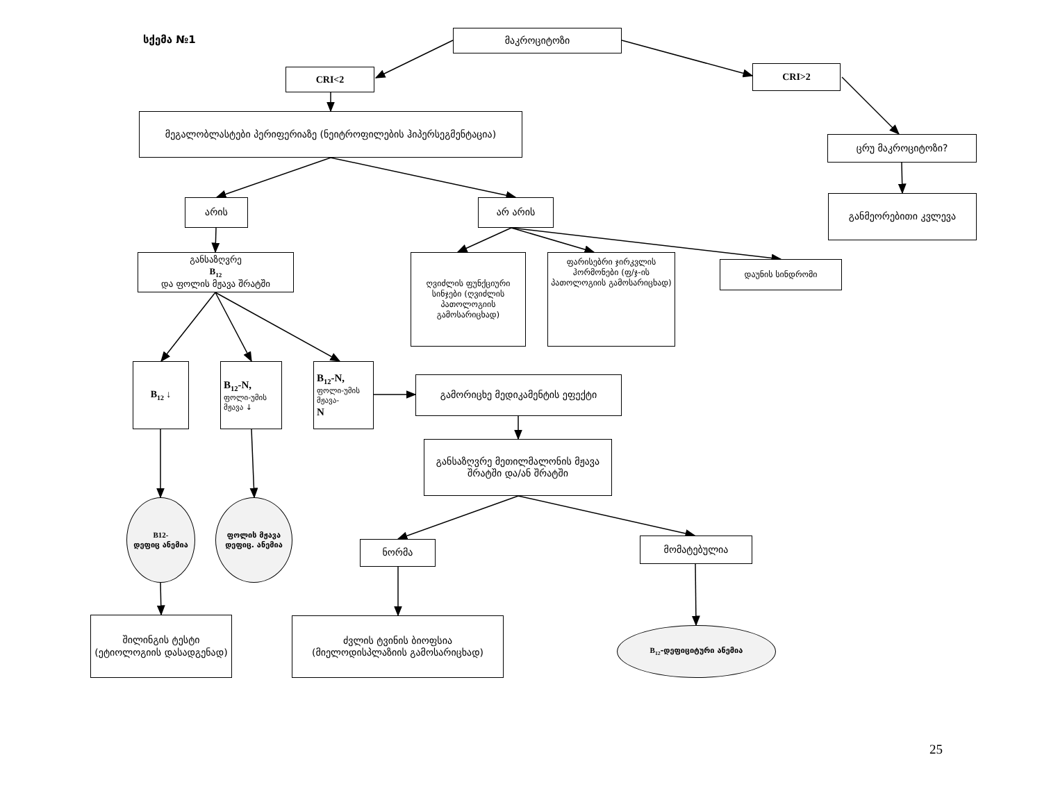სქემა №1
მაკროციტოზი
CRI<2
CRI>2
მეგალობლასტები პერიფერიაზე (ნეიტროფილების ჰიპერსეგმენტაცია)
ცრუ მაკროციტოზი?
არის არ არის
განმეორებითი კვლევა
განსაზღვრე
B<sub>12</sub>
და ფოლის მჟავა შრატში
ღვიძლის ფუნქციური სინჯები (ღვიძლის პათოლოგიის გამოსარიცხად)
ფარისებრი ჯირკვლის ჰორმონები (ფ/ჯ-ის პათოლოგიის გამოსარიცხად)
დაუნის სინდრომი
B<sub>12</sub> ↓ B<sub>12</sub>-N,
ფოლი-უმის მჟავა ↓
B<sub>12</sub>-N,
ფოლი-უმის მჟავა-
N
გამორიცხე მედიკამენტის ეფექტი
განსაზღვრე მეთილმალონის მჟავა შრატში და/ან შრატში
B12-
დეფიც ანემია
ფოლის მჟავა დეფიც. ანემია
ნორმა
მომატებულია
შილინგის ტესტი (ეტიოლოგიის დასადგენად)
ძვლის ტვინის ბიოფსია (მიელოდისპლაზიის გამოსარიცხად)
B<sub>12</sub>-დეფიციტური ანემია
25